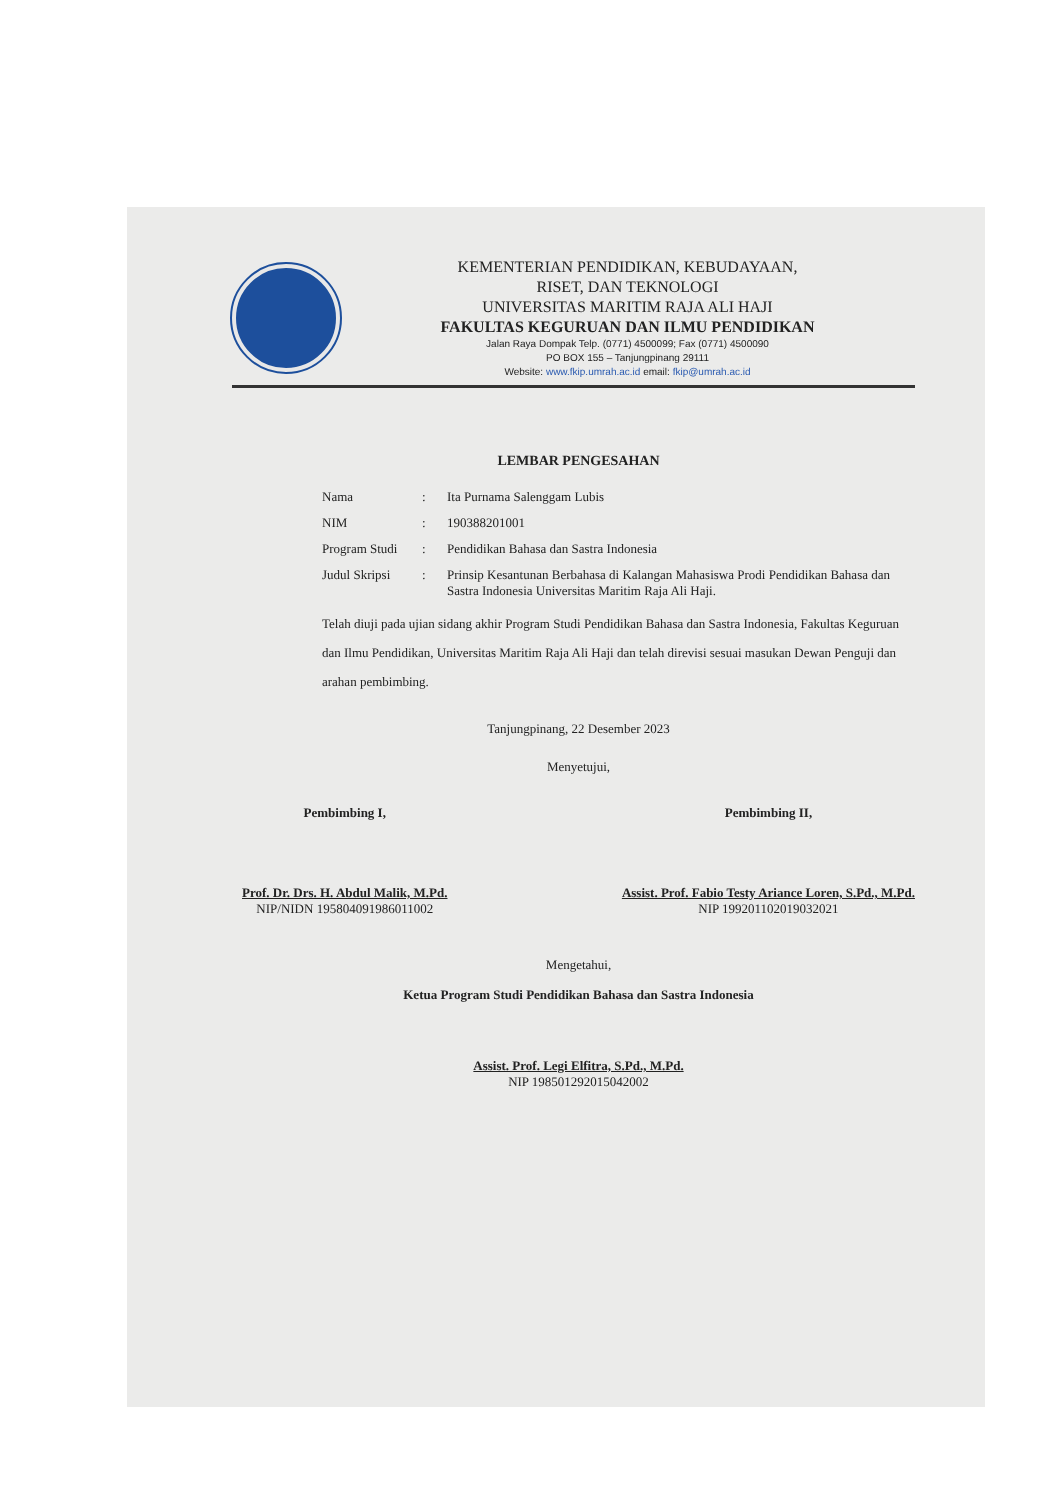KEMENTERIAN PENDIDIKAN, KEBUDAYAAN,
RISET, DAN TEKNOLOGI
UNIVERSITAS MARITIM RAJA ALI HAJI
FAKULTAS KEGURUAN DAN ILMU PENDIDIKAN
Jalan Raya Dompak Telp. (0771) 4500099; Fax (0771) 4500090
PO BOX 155 – Tanjungpinang 29111
Website: www.fkip.umrah.ac.id email: fkip@umrah.ac.id
LEMBAR PENGESAHAN
Nama: Ita Purnama Salenggam Lubis
NIM: 190388201001
Program Studi: Pendidikan Bahasa dan Sastra Indonesia
Judul Skripsi: Prinsip Kesantunan Berbahasa di Kalangan Mahasiswa Prodi Pendidikan Bahasa dan Sastra Indonesia Universitas Maritim Raja Ali Haji.
Telah diuji pada ujian sidang akhir Program Studi Pendidikan Bahasa dan Sastra Indonesia, Fakultas Keguruan dan Ilmu Pendidikan, Universitas Maritim Raja Ali Haji dan telah direvisi sesuai masukan Dewan Penguji dan arahan pembimbing.
Tanjungpinang, 22 Desember 2023
Menyetujui,
Pembimbing I,
Prof. Dr. Drs. H. Abdul Malik, M.Pd.
NIP/NIDN 195804091986011002
Pembimbing II,
Assist. Prof. Fabio Testy Ariance Loren, S.Pd., M.Pd.
NIP 199201102019032021
Mengetahui,
Ketua Program Studi Pendidikan Bahasa dan Sastra Indonesia
Assist. Prof. Legi Elfitra, S.Pd., M.Pd.
NIP 198501292015042002